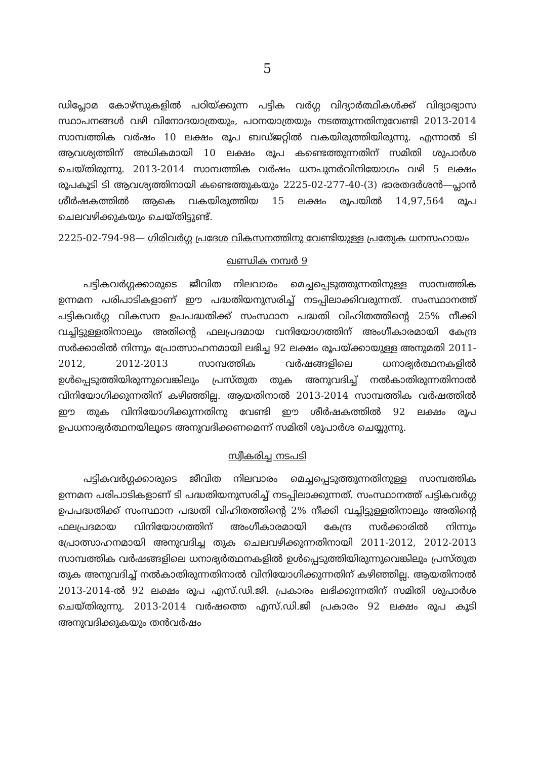5
ഡിപ്ലോമ കോഴ്സുകളിൽ പഠിയ്ക്കുന്ന പട്ടിക വർഗ്ഗ വിദ്യാർത്ഥികൾക്ക് വിദ്യാഭ്യാസ സ്ഥാപനങ്ങൾ വഴി വിനോദയാത്രയും, പഠനയാത്രയും നടത്തുന്നതിനുവേണ്ടി 2013-2014 സാമ്പത്തിക വർഷം 10 ലക്ഷം രൂപ ബഡ്ജറ്റിൽ വകയിരുത്തിയിരുന്നു. എന്നാൽ ടി ആവശ്യത്തിന് അധികമായി 10 ലക്ഷം രൂപ കണ്ടെത്തുന്നതിന് സമിതി ശുപാർശ ചെയ്തിരുന്നു. 2013-2014 സാമ്പത്തിക വർഷം ധനപുനർവിനിയോഗം വഴി 5 ലക്ഷം രൂപകൂടി ടി ആവശ്യത്തിനായി കണ്ടെത്തുകയും 2225-02-277-40-(3) ഭാരതദർശൻ—പ്ലാൻ ശീർഷകത്തിൽ ആകെ വകയിരുത്തിയ 15 ലക്ഷം രൂപയിൽ 14,97,564 രൂപ ചെലവഴിക്കുകയും ചെയ്തിട്ടുണ്ട്.
2225-02-794-98— ഗിരിവർഗ്ഗ പ്രദേശ വികസനത്തിനു വേണ്ടിയുള്ള പ്രത്യേക ധനസഹായം
ഖണ്ഡിക നമ്പർ 9
പട്ടികവർഗ്ഗക്കാരുടെ ജീവിത നിലവാരം മെച്ചപ്പെടുത്തുന്നതിനുള്ള സാമ്പത്തിക ഉന്നമന പരിപാടികളാണ് ഈ പദ്ധതിയനുസരിച്ച് നടപ്പിലാക്കിവരുന്നത്. സംസ്ഥാനത്ത് പട്ടികവർഗ്ഗ വികസന ഉപപദ്ധതിക്ക് സംസ്ഥാന പദ്ധതി വിഹിതത്തിന്റെ 25% നീക്കി വച്ചിട്ടുള്ളതിനാലും അതിന്റെ ഫലപ്രദമായ വനിയോഗത്തിന് അംഗീകാരമായി കേന്ദ്ര സർക്കാരിൽ നിന്നും പ്രോത്സാഹനമായി ലഭിച്ച 92 ലക്ഷം രൂപയ്ക്കായുള്ള അനുമതി 2011-2012, 2012-2013 സാമ്പത്തിക വർഷങ്ങളിലെ ധനാഭ്യർത്ഥനകളിൽ ഉൾപ്പെടുത്തിയിരുന്നുവെങ്കിലും പ്രസ്തുത തുക അനുവദിച്ച് നൽകാതിരുന്നതിനാൽ വിനിയോഗിക്കുന്നതിന് കഴിഞ്ഞില്ല. ആയതിനാൽ 2013-2014 സാമ്പത്തിക വർഷത്തിൽ ഈ തുക വിനിയോഗിക്കുന്നതിനു വേണ്ടി ഈ ശീർഷകത്തിൽ 92 ലക്ഷം രൂപ ഉപധനാഭ്യർത്ഥനയിലൂടെ അനുവദിക്കണമെന്ന് സമിതി ശുപാർശ ചെയ്യുന്നു.
സ്വീകരിച്ച നടപടി
പട്ടികവർഗ്ഗക്കാരുടെ ജീവിത നിലവാരം മെച്ചപ്പെടുത്തുന്നതിനുള്ള സാമ്പത്തിക ഉന്നമന പരിപാടികളാണ് ടി പദ്ധതിയനുസരിച്ച് നടപ്പിലാക്കുന്നത്. സംസ്ഥാനത്ത് പട്ടികവർഗ്ഗ ഉപപദ്ധതിക്ക് സംസ്ഥാന പദ്ധതി വിഹിതത്തിന്റെ 2% നീക്കി വച്ചിട്ടുള്ളതിനാലും അതിന്റെ ഫലപ്രദമായ വിനിയോഗത്തിന് അംഗീകാരമായി കേന്ദ്ര സർക്കാരിൽ നിന്നും പ്രോത്സാഹനമായി അനുവദിച്ച തുക ചെലവഴിക്കുന്നതിനായി 2011-2012, 2012-2013 സാമ്പത്തിക വർഷങ്ങളിലെ ധനാഭ്യർത്ഥനകളിൽ ഉൾപ്പെടുത്തിയിരുന്നുവെങ്കിലും പ്രസ്തുത തുക അനുവദിച്ച് നൽകാതിരുന്നതിനാൽ വിനിയോഗിക്കുന്നതിന് കഴിഞ്ഞില്ല. ആയതിനാൽ 2013-2014-ൽ 92 ലക്ഷം രൂപ എസ്.ഡി.ജി. പ്രകാരം ലഭിക്കുന്നതിന് സമിതി ശുപാർശ ചെയ്തിരുന്നു. 2013-2014 വർഷത്തെ എസ്.ഡി.ജി പ്രകാരം 92 ലക്ഷം രൂപ കൂടി അനുവദിക്കുകയും തൻവർഷം